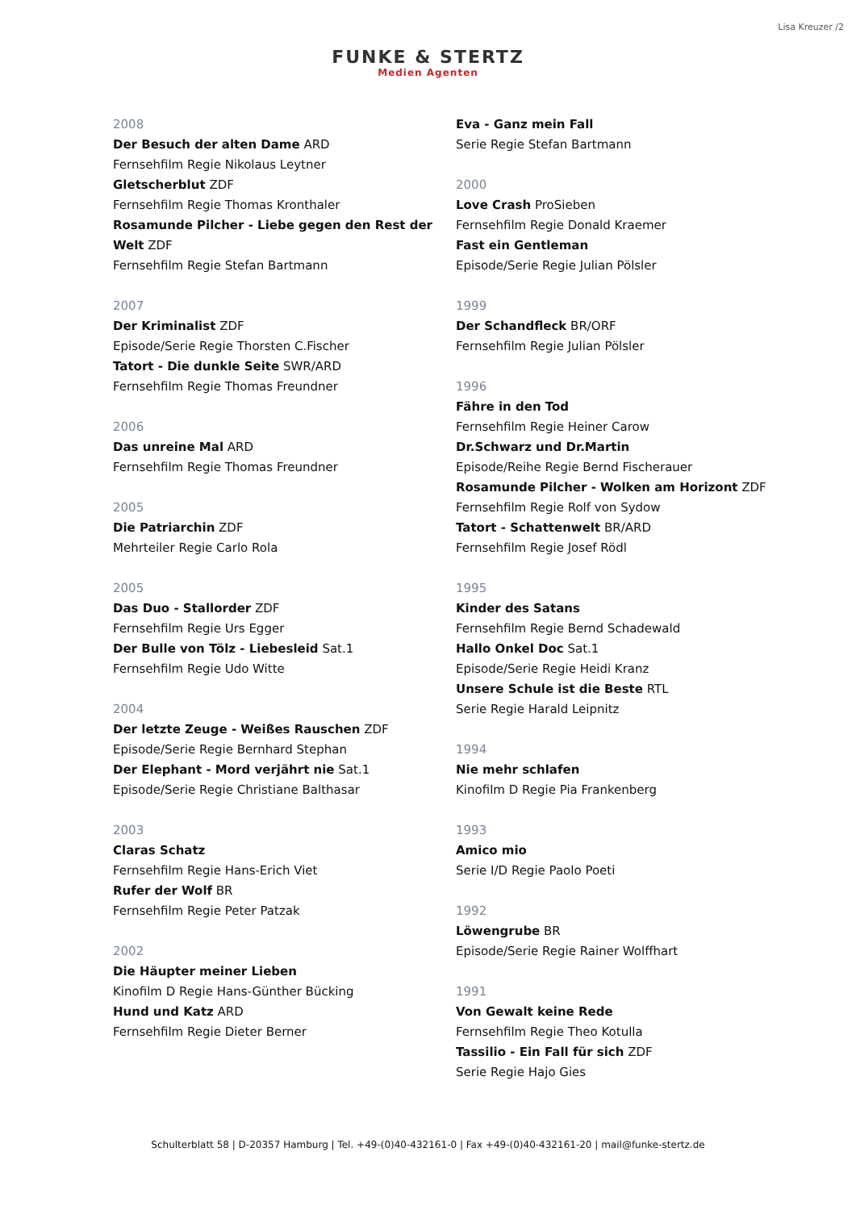Lisa Kreuzer /2
FUNKE & STERTZ
Medien Agenten
2008
Der Besuch der alten Dame ARD
Fernsehfilm Regie Nikolaus Leytner
Gletscherblut ZDF
Fernsehfilm Regie Thomas Kronthaler
Rosamunde Pilcher - Liebe gegen den Rest der Welt ZDF
Fernsehfilm Regie Stefan Bartmann
2007
Der Kriminalist ZDF
Episode/Serie Regie Thorsten C.Fischer
Tatort - Die dunkle Seite SWR/ARD
Fernsehfilm Regie Thomas Freundner
2006
Das unreine Mal ARD
Fernsehfilm Regie Thomas Freundner
2005
Die Patriarchin ZDF
Mehrteiler Regie Carlo Rola
2005
Das Duo - Stallorder ZDF
Fernsehfilm Regie Urs Egger
Der Bulle von Tölz - Liebesleid Sat.1
Fernsehfilm Regie Udo Witte
2004
Der letzte Zeuge - Weißes Rauschen ZDF
Episode/Serie Regie Bernhard Stephan
Der Elephant - Mord verjährt nie Sat.1
Episode/Serie Regie Christiane Balthasar
2003
Claras Schatz
Fernsehfilm Regie Hans-Erich Viet
Rufer der Wolf BR
Fernsehfilm Regie Peter Patzak
2002
Die Häupter meiner Lieben
Kinofilm D Regie Hans-Günther Bücking
Hund und Katz ARD
Fernsehfilm Regie Dieter Berner
Eva - Ganz mein Fall
Serie Regie Stefan Bartmann
2000
Love Crash ProSieben
Fernsehfilm Regie Donald Kraemer
Fast ein Gentleman
Episode/Serie Regie Julian Pölsler
1999
Der Schandfleck BR/ORF
Fernsehfilm Regie Julian Pölsler
1996
Fähre in den Tod
Fernsehfilm Regie Heiner Carow
Dr.Schwarz und Dr.Martin
Episode/Reihe Regie Bernd Fischerauer
Rosamunde Pilcher - Wolken am Horizont ZDF
Fernsehfilm Regie Rolf von Sydow
Tatort - Schattenwelt BR/ARD
Fernsehfilm Regie Josef Rödl
1995
Kinder des Satans
Fernsehfilm Regie Bernd Schadewald
Hallo Onkel Doc Sat.1
Episode/Serie Regie Heidi Kranz
Unsere Schule ist die Beste RTL
Serie Regie Harald Leipnitz
1994
Nie mehr schlafen
Kinofilm D Regie Pia Frankenberg
1993
Amico mio
Serie I/D Regie Paolo Poeti
1992
Löwengrube BR
Episode/Serie Regie Rainer Wolffhart
1991
Von Gewalt keine Rede
Fernsehfilm Regie Theo Kotulla
Tassilio - Ein Fall für sich ZDF
Serie Regie Hajo Gies
Schulterblatt 58 | D-20357 Hamburg | Tel. +49-(0)40-432161-0 | Fax +49-(0)40-432161-20 | mail@funke-stertz.de